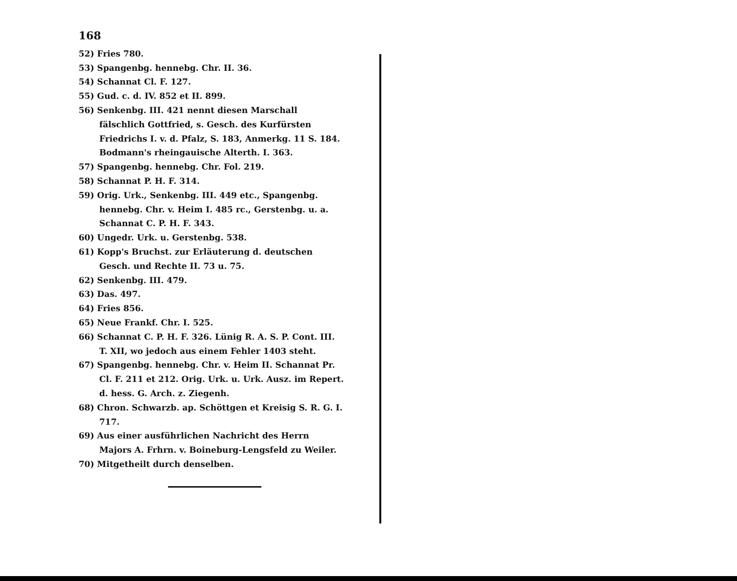168
52) Fries 780.
53) Spangenbg. hennebg. Chr. II. 36.
54) Schannat Cl. F. 127.
55) Gud. c. d. IV. 852 et II. 899.
56) Senkenbg. III. 421 nennt diesen Marschall fälschlich Gottfried, s. Gesch. des Kurfürsten Friedrichs I. v. d. Pfalz, S. 183, Anmerkg. 11 S. 184. Bodmann's rheingauische Alterth. I. 363.
57) Spangenbg. hennebg. Chr. Fol. 219.
58) Schannat P. H. F. 314.
59) Orig. Urk., Senkenbg. III. 449 etc., Spangenbg. hennebg. Chr. v. Heim I. 485 rc., Gerstenbg. u. a. Schannat C. P. H. F. 343.
60) Ungedr. Urk. u. Gerstenbg. 538.
61) Kopp's Bruchst. zur Erläuterung d. deutschen Gesch. und Rechte II. 73 u. 75.
62) Senkenbg. III. 479.
63) Das. 497.
64) Fries 856.
65) Neue Frankf. Chr. I. 525.
66) Schannat C. P. H. F. 326. Lünig R. A. S. P. Cont. III. T. XII, wo jedoch aus einem Fehler 1403 steht.
67) Spangenbg. hennebg. Chr. v. Heim II. Schannat Pr. Cl. F. 211 et 212. Orig. Urk. u. Urk. Ausz. im Repert. d. hess. G. Arch. z. Ziegenh.
68) Chron. Schwarzb. ap. Schöttgen et Kreisig S. R. G. I. 717.
69) Aus einer ausführlichen Nachricht des Herrn Majors A. Frhrn. v. Boineburg-Lengsfeld zu Weiler.
70) Mitgetheilt durch denselben.